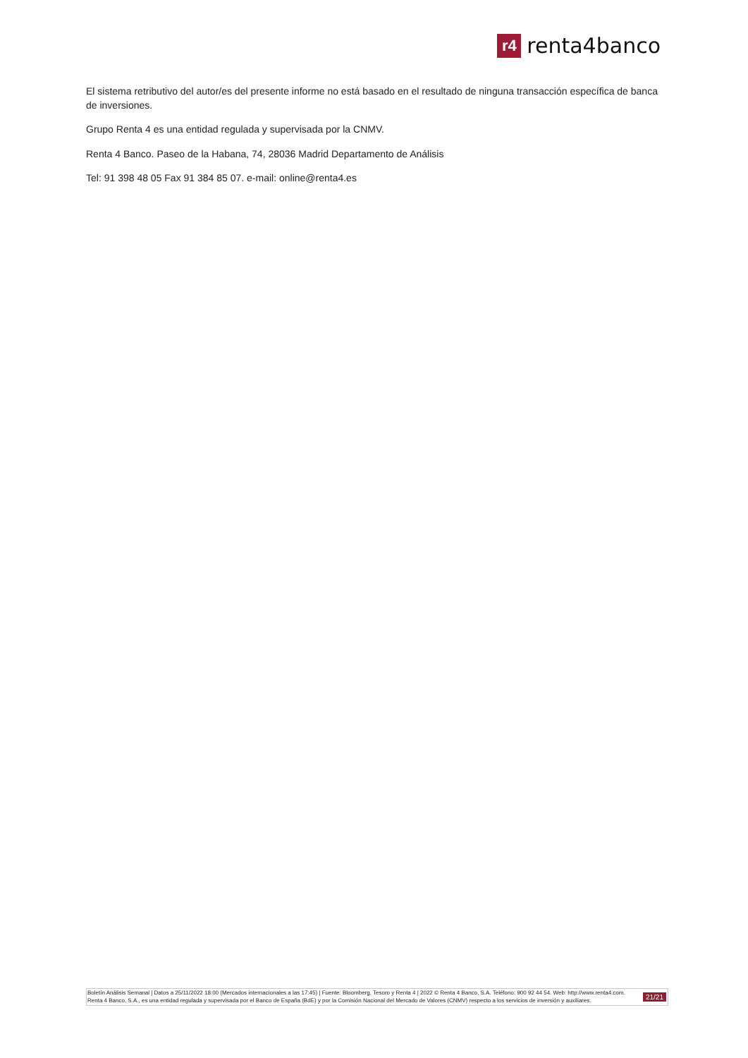r4
renta4banco
El sistema retributivo del autor/es del presente informe no está basado en el resultado de ninguna transacción específica de banca de inversiones.
Grupo Renta 4 es una entidad regulada y supervisada por la CNMV.
Renta 4 Banco. Paseo de la Habana, 74, 28036 Madrid Departamento de Análisis
Tel: 91 398 48 05 Fax 91 384 85 07. e-mail: online@renta4.es
Boletín Análisis Semanal | Datos a 25/11/2022 18:00 (Mercados internacionales a las 17:45) | Fuente: Bloomberg, Tesoro y Renta 4 | 2022 © Renta 4 Banco, S.A. Teléfono: 900 92 44 54. Web: http://www.renta4.com. Renta 4 Banco, S.A., es una entidad regulada y supervisada por el Banco de España (BdE) y por la Comisión Nacional del Mercado de Valores (CNMV) respecto a los servicios de inversión y auxiliares.
21/21